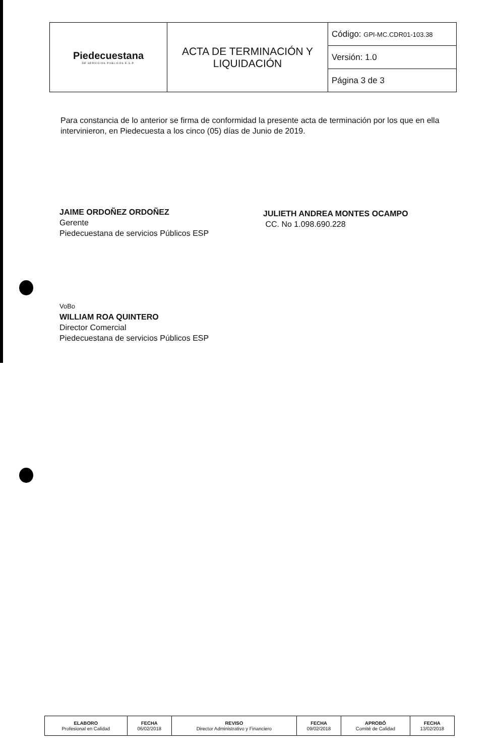| Piedecuestana DE SERVICIOS PÚBLICOS E.S.P. | ACTA DE TERMINACIÓN Y LIQUIDACIÓN | Código: GPI-MC.CDR01-103.38 |
| | | Versión: 1.0 |
| | | Página 3 de 3 |
Para constancia de lo anterior se firma de conformidad la presente acta de terminación por los que en ella intervinieron, en Piedecuesta a los cinco (05) días de Junio de 2019.
JAIME ORDOÑEZ ORDOÑEZ
Gerente
Piedecuestana de servicios Públicos ESP
JULIETH ANDREA MONTES OCAMPO
CC. No 1.098.690.228
VoBo
WILLIAM ROA QUINTERO
Director Comercial
Piedecuestana de servicios Públicos ESP
| ELABORO Profesional en Calidad | FECHA 06/02/2018 | REVISO Director Administrativo y Financiero | FECHA 09/02/2018 | APROBÓ Comité de Calidad | FECHA 13/02/2018 |